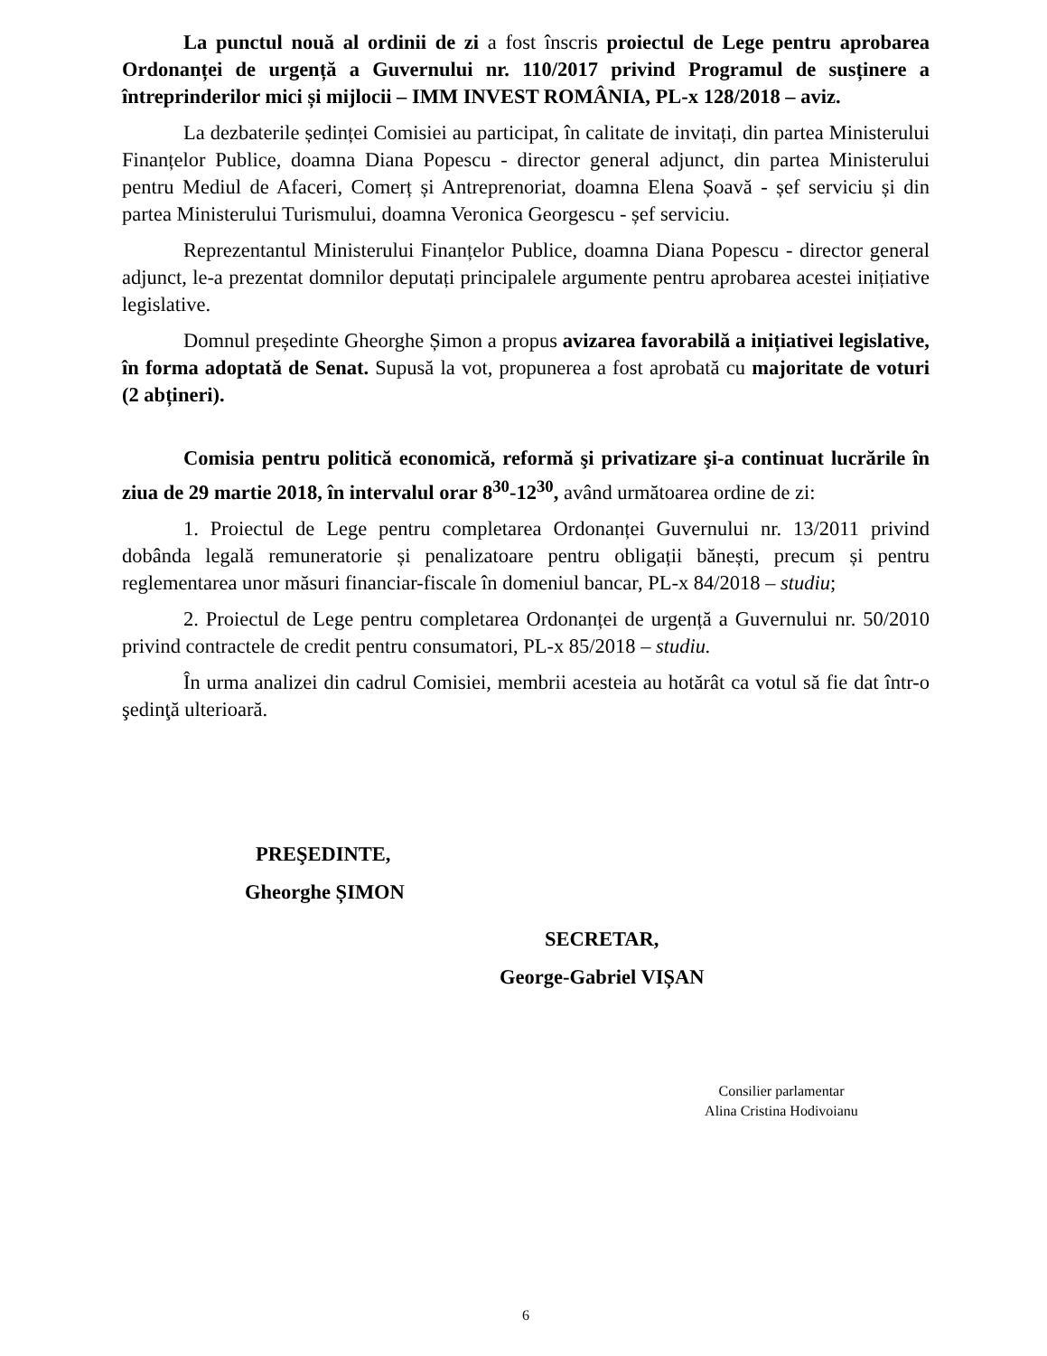La punctul nouă al ordinii de zi a fost înscris proiectul de Lege pentru aprobarea Ordonanței de urgență a Guvernului nr. 110/2017 privind Programul de susținere a întreprinderilor mici și mijlocii – IMM INVEST ROMÂNIA, PL-x 128/2018 – aviz.
La dezbaterile ședinței Comisiei au participat, în calitate de invitați, din partea Ministerului Finanțelor Publice, doamna Diana Popescu - director general adjunct, din partea Ministerului pentru Mediul de Afaceri, Comerț și Antreprenoriat, doamna Elena Șoavă - șef serviciu și din partea Ministerului Turismului, doamna Veronica Georgescu - șef serviciu.
Reprezentantul Ministerului Finanțelor Publice, doamna Diana Popescu - director general adjunct, le-a prezentat domnilor deputați principalele argumente pentru aprobarea acestei inițiative legislative.
Domnul președinte Gheorghe Șimon a propus avizarea favorabilă a inițiativei legislative, în forma adoptată de Senat. Supusă la vot, propunerea a fost aprobată cu majoritate de voturi (2 abțineri).
Comisia pentru politică economică, reformă şi privatizare şi-a continuat lucrările în ziua de 29 martie 2018, în intervalul orar 8<sup>30</sup>-12<sup>30</sup>, având următoarea ordine de zi:
1. Proiectul de Lege pentru completarea Ordonanței Guvernului nr. 13/2011 privind dobânda legală remuneratorie și penalizatoare pentru obligații bănești, precum și pentru reglementarea unor măsuri financiar-fiscale în domeniul bancar, PL-x 84/2018 – studiu;
2. Proiectul de Lege pentru completarea Ordonanței de urgență a Guvernului nr. 50/2010 privind contractele de credit pentru consumatori, PL-x 85/2018 – studiu.
În urma analizei din cadrul Comisiei, membrii acesteia au hotărât ca votul să fie dat într-o şedinţă ulterioară.
PREŞEDINTE,
Gheorghe ȘIMON
SECRETAR,
George-Gabriel VIȘAN
Consilier parlamentar
Alina Cristina Hodivoianu
6